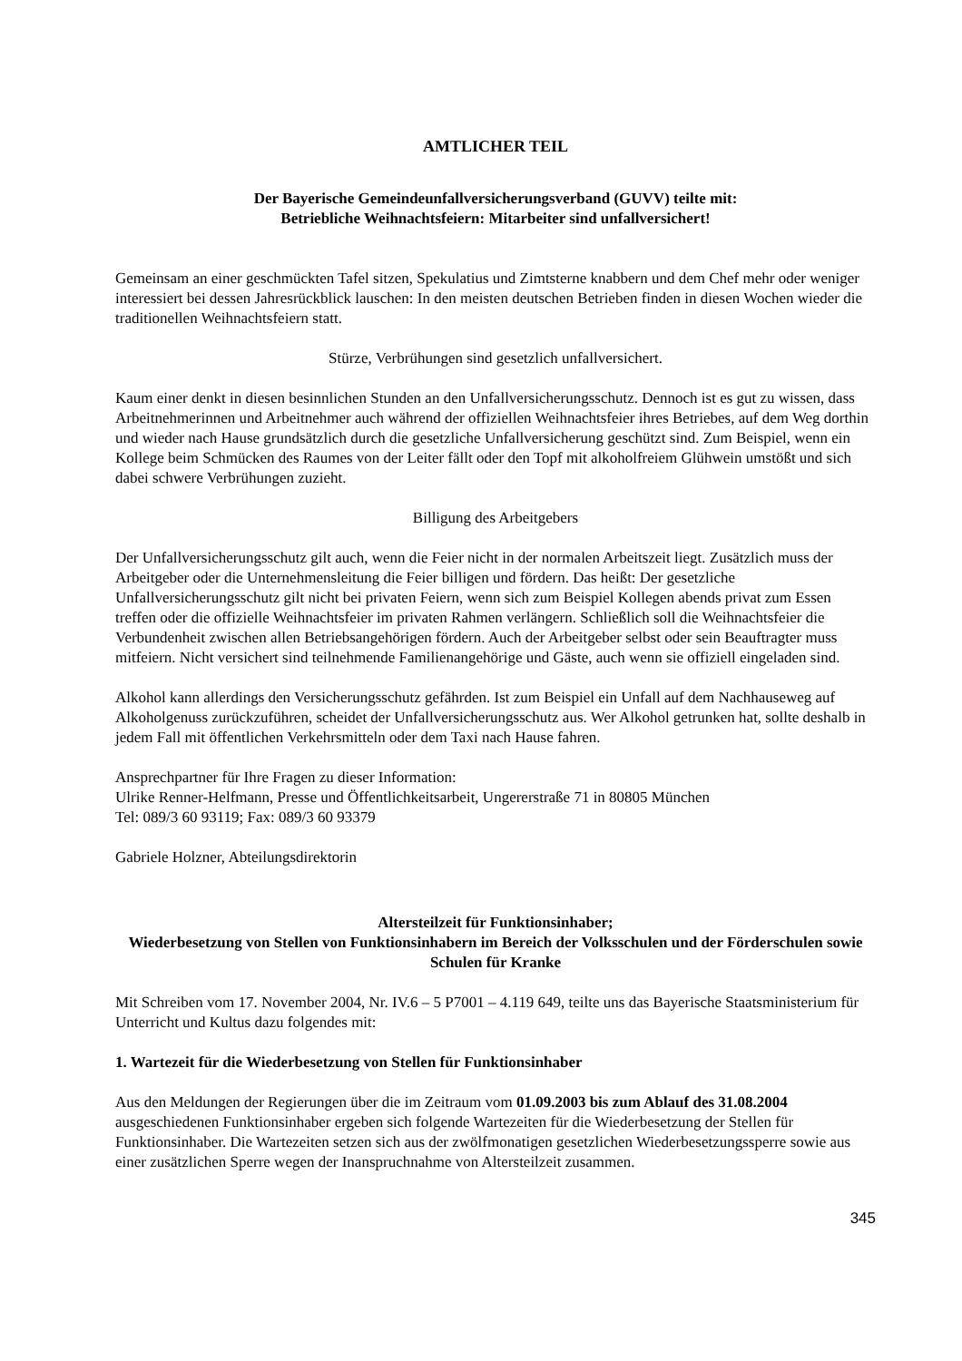AMTLICHER TEIL
Der Bayerische Gemeindeunfallversicherungsverband (GUVV) teilte mit:
Betriebliche Weihnachtsfeiern: Mitarbeiter sind unfallversichert!
Gemeinsam an einer geschmückten Tafel sitzen, Spekulatius und Zimtsterne knabbern und dem Chef mehr oder weniger interessiert bei dessen Jahresrückblick lauschen: In den meisten deutschen Betrieben finden in diesen Wochen wieder die traditionellen Weihnachtsfeiern statt.
Stürze, Verbrühungen sind gesetzlich unfallversichert.
Kaum einer denkt in diesen besinnlichen Stunden an den Unfallversicherungsschutz. Dennoch ist es gut zu wissen, dass Arbeitnehmerinnen und Arbeitnehmer auch während der offiziellen Weihnachtsfeier ihres Betriebes, auf dem Weg dorthin und wieder nach Hause grundsätzlich durch die gesetzliche Unfallversicherung geschützt sind. Zum Beispiel, wenn ein Kollege beim Schmücken des Raumes von der Leiter fällt oder den Topf mit alkoholfreiem Glühwein umstößt und sich dabei schwere Verbrühungen zuzieht.
Billigung des Arbeitgebers
Der Unfallversicherungsschutz gilt auch, wenn die Feier nicht in der normalen Arbeitszeit liegt. Zusätzlich muss der Arbeitgeber oder die Unternehmensleitung die Feier billigen und fördern. Das heißt: Der gesetzliche Unfallversicherungsschutz gilt nicht bei privaten Feiern, wenn sich zum Beispiel Kollegen abends privat zum Essen treffen oder die offizielle Weihnachtsfeier im privaten Rahmen verlängern. Schließlich soll die Weihnachtsfeier die Verbundenheit zwischen allen Betriebsangehörigen fördern. Auch der Arbeitgeber selbst oder sein Beauftragter muss mitfeiern. Nicht versichert sind teilnehmende Familienangehörige und Gäste, auch wenn sie offiziell eingeladen sind.
Alkohol kann allerdings den Versicherungsschutz gefährden. Ist zum Beispiel ein Unfall auf dem Nachhauseweg auf Alkoholgenuss zurückzuführen, scheidet der Unfallversicherungsschutz aus. Wer Alkohol getrunken hat, sollte deshalb in jedem Fall mit öffentlichen Verkehrsmitteln oder dem Taxi nach Hause fahren.
Ansprechpartner für Ihre Fragen zu dieser Information:
Ulrike Renner-Helfmann, Presse und Öffentlichkeitsarbeit, Ungererstraße 71 in 80805 München
Tel: 089/3 60 93119; Fax: 089/3 60 93379
Gabriele Holzner, Abteilungsdirektorin
Altersteilzeit für Funktionsinhaber;
Wiederbesetzung von Stellen von Funktionsinhabern im Bereich der Volksschulen und der Förderschulen sowie Schulen für Kranke
Mit Schreiben vom 17. November 2004, Nr. IV.6 – 5 P7001 – 4.119 649, teilte uns das Bayerische Staatsministerium für Unterricht und Kultus dazu folgendes mit:
1. Wartezeit für die Wiederbesetzung von Stellen für Funktionsinhaber
Aus den Meldungen der Regierungen über die im Zeitraum vom 01.09.2003 bis zum Ablauf des 31.08.2004 ausgeschiedenen Funktionsinhaber ergeben sich folgende Wartezeiten für die Wiederbesetzung der Stellen für Funktionsinhaber. Die Wartezeiten setzen sich aus der zwölfmonatigen gesetzlichen Wiederbesetzungssperre sowie aus einer zusätzlichen Sperre wegen der Inanspruchnahme von Altersteilzeit zusammen.
345